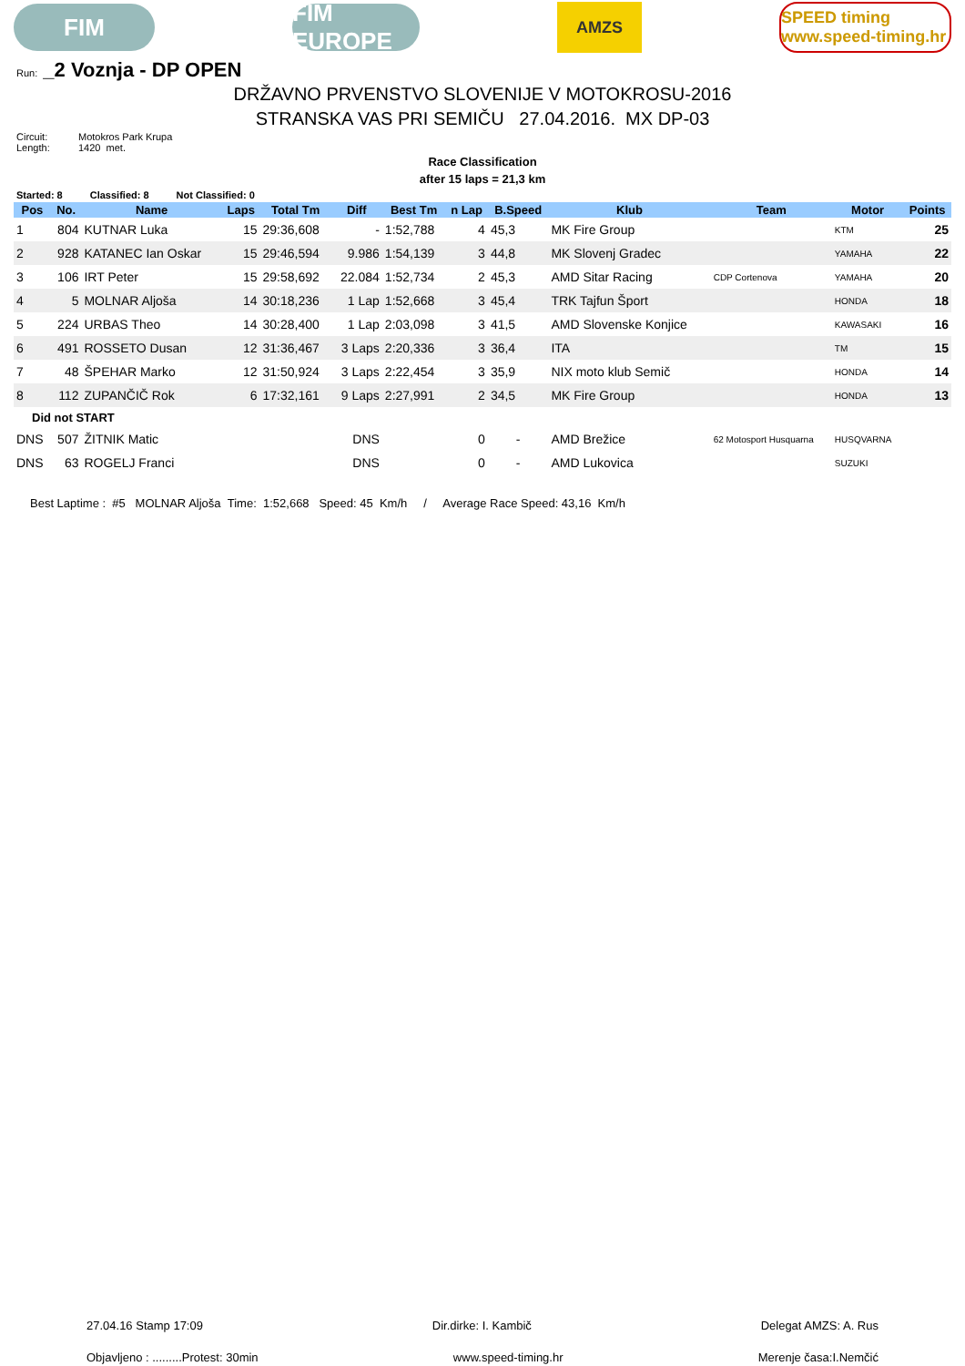FIM
FIM EUROPE
AMZS
SPEED timing www.speed-timing.hr
Run: _2 Voznja - DP OPEN
DRŽAVNO PRVENSTVO SLOVENIJE V MOTOKROSU-2016
STRANSKA VAS PRI SEMIČU 27.04.2016. MX DP-03
Circuit: Motokros Park Krupa
Length: 1420 met.
Race Classification
after 15 laps = 21,3 km
Started: 8 Classified: 8 Not Classified: 0
| Pos | No. | Name | Laps | Total Tm | Diff | Best Tm | n Lap | B.Speed | Klub | Team | Motor | Points |
| --- | --- | --- | --- | --- | --- | --- | --- | --- | --- | --- | --- | --- |
| 1 | 804 | KUTNAR Luka | 15 | 29:36,608 | - | 1:52,788 | 4 | 45,3 | MK Fire Group | | KTM | 25 |
| 2 | 928 | KATANEC Ian Oskar | 15 | 29:46,594 | 9.986 | 1:54,139 | 3 | 44,8 | MK Slovenj Gradec | | YAMAHA | 22 |
| 3 | 106 | IRT Peter | 15 | 29:58,692 | 22.084 | 1:52,734 | 2 | 45,3 | AMD Sitar Racing | CDP Cortenova | YAMAHA | 20 |
| 4 | 5 | MOLNAR Aljoša | 14 | 30:18,236 | 1 Lap | 1:52,668 | 3 | 45,4 | TRK Tajfun Šport | | HONDA | 18 |
| 5 | 224 | URBAS Theo | 14 | 30:28,400 | 1 Lap | 2:03,098 | 3 | 41,5 | AMD Slovenske Konjice | | KAWASAKI | 16 |
| 6 | 491 | ROSSETO Dusan | 12 | 31:36,467 | 3 Laps | 2:20,336 | 3 | 36,4 | ITA | | TM | 15 |
| 7 | 48 | ŠPEHAR Marko | 12 | 31:50,924 | 3 Laps | 2:22,454 | 3 | 35,9 | NIX moto klub Semič | | HONDA | 14 |
| 8 | 112 | ZUPANČIČ Rok | 6 | 17:32,161 | 9 Laps | 2:27,991 | 2 | 34,5 | MK Fire Group | | HONDA | 13 |
| Did not START | | | | | | | | | | | | |
| DNS | 507 | ŽITNIK Matic | | | DNS | | 0 | - | AMD Brežice | 62 Motosport Husquarna | HUSQVARNA | |
| DNS | 63 | ROGELJ Franci | | | DNS | | 0 | - | AMD Lukovica | | SUZUKI | |
Best Laptime : #5 MOLNAR Aljoša Time: 1:52,668 Speed: 45 Km/h / Average Race Speed: 43,16 Km/h
27.04.16 Stamp 17:09 Dir.dirke: I. Kambič Delegat AMZS: A. Rus
Objavljeno : .........Protest: 30min www.speed-timing.hr Merenje časa:I.Nemčić